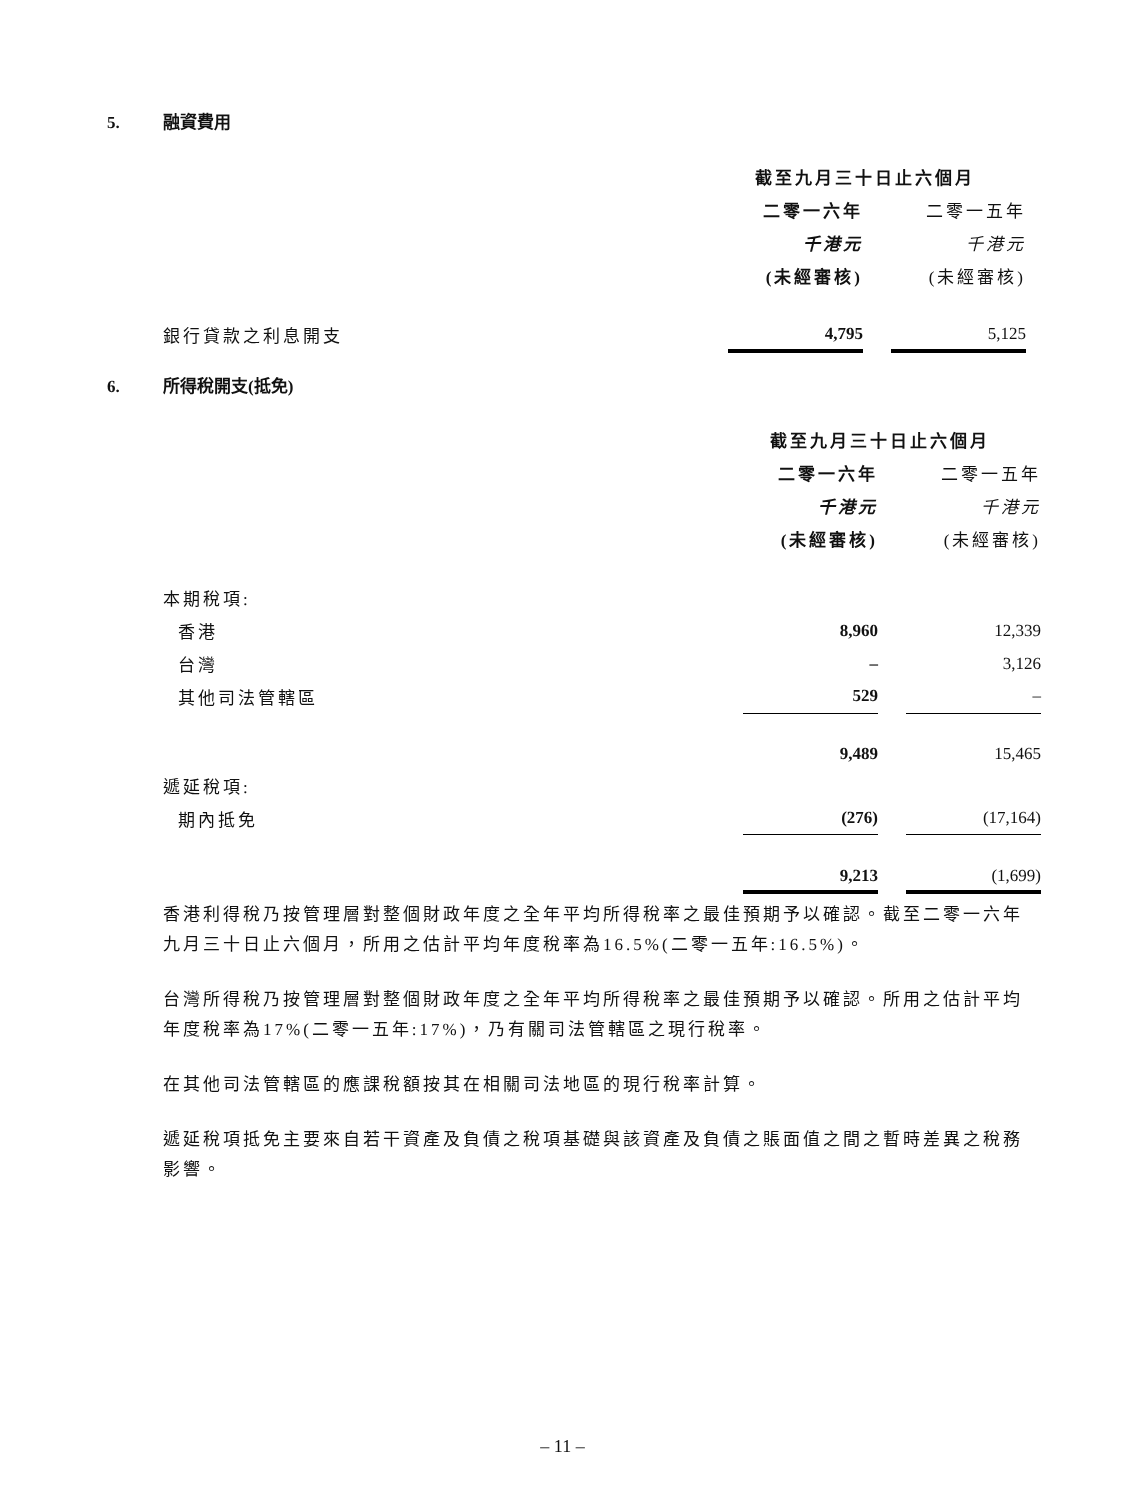5. 融資費用
| | 截至九月三十日止六個月 | | |
| | 二零一六年 | | 二零一五年 |
| | 千港元 | | 千港元 |
| | (未經審核) | | (未經審核) |
| 銀行貸款之利息開支 | 4,795 | | 5,125 |
6. 所得稅開支(抵免)
| | 截至九月三十日止六個月 | | |
| | 二零一六年 | | 二零一五年 |
| | 千港元 | | 千港元 |
| | (未經審核) | | (未經審核) |
| 本期稅項: | | | |
| 香港 | 8,960 | | 12,339 |
| 台灣 | – | | 3,126 |
| 其他司法管轄區 | 529 | | – |
| | 9,489 | | 15,465 |
| 遞延稅項: | | | |
| 期內抵免 | (276) | | (17,164) |
| | 9,213 | | (1,699) |
香港利得稅乃按管理層對整個財政年度之全年平均所得稅率之最佳預期予以確認。截至二零一六年九月三十日止六個月，所用之估計平均年度稅率為16.5%(二零一五年:16.5%)。
台灣所得稅乃按管理層對整個財政年度之全年平均所得稅率之最佳預期予以確認。所用之估計平均年度稅率為17%(二零一五年:17%)，乃有關司法管轄區之現行稅率。
在其他司法管轄區的應課稅額按其在相關司法地區的現行稅率計算。
遞延稅項抵免主要來自若干資產及負債之稅項基礎與該資產及負債之賬面值之間之暫時差異之稅務影響。
– 11 –